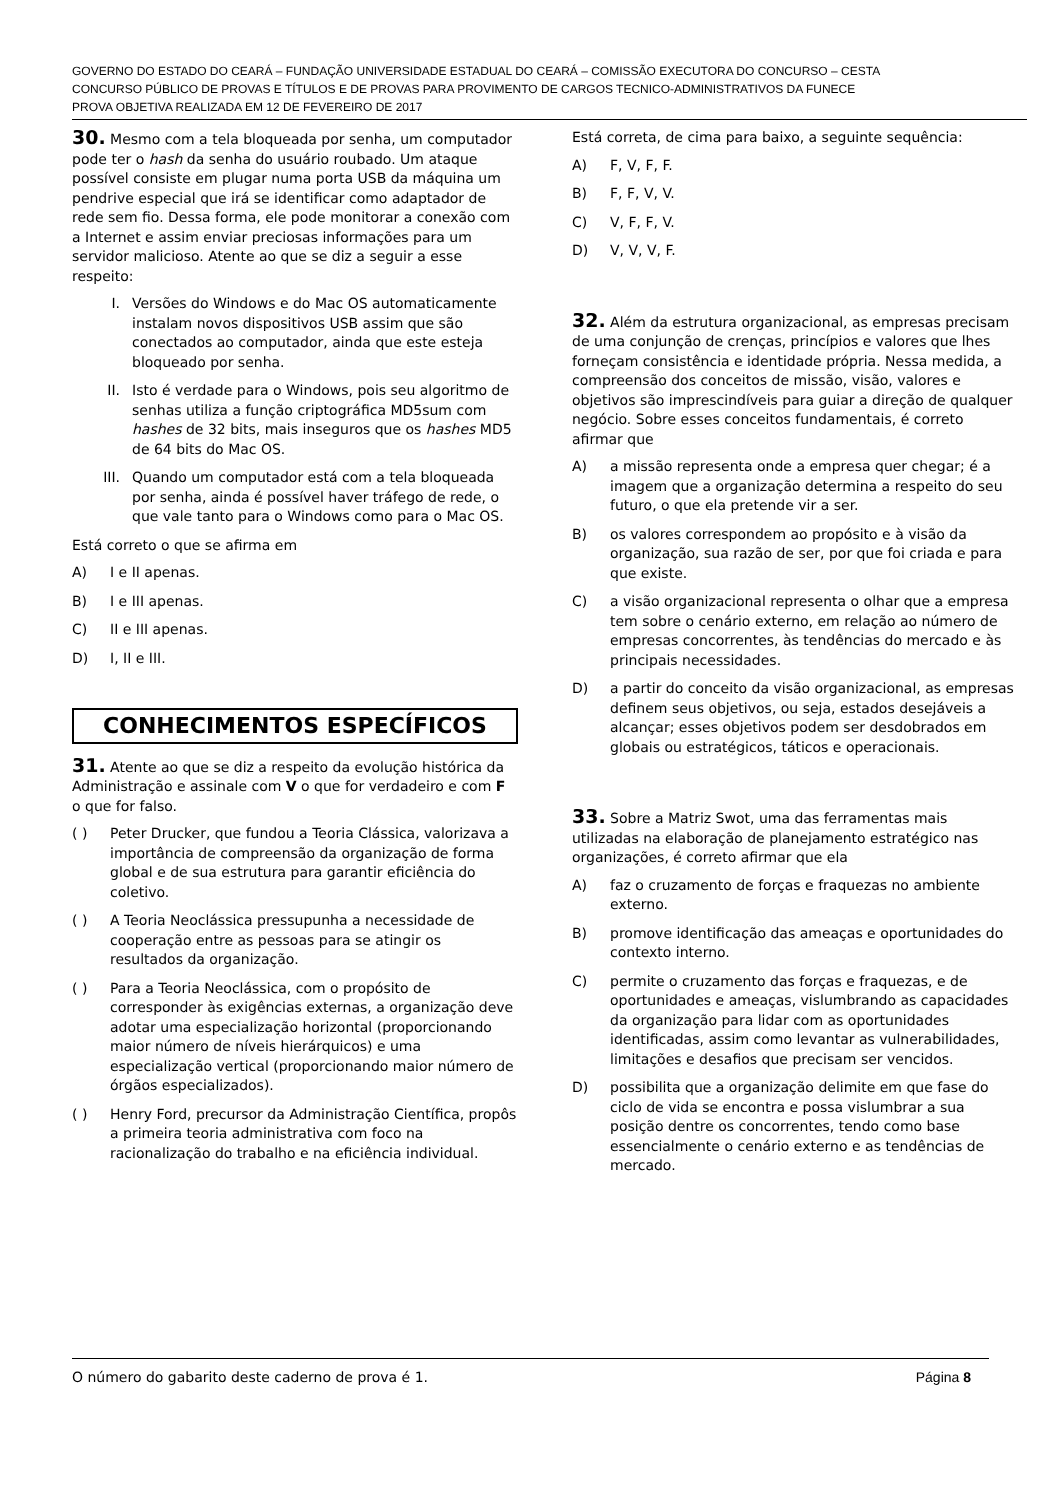GOVERNO DO ESTADO DO CEARÁ – FUNDAÇÃO UNIVERSIDADE ESTADUAL DO CEARÁ – COMISSÃO EXECUTORA DO CONCURSO – CESTA
CONCURSO PÚBLICO DE PROVAS E TÍTULOS E DE PROVAS PARA PROVIMENTO DE CARGOS TECNICO-ADMINISTRATIVOS DA FUNECE
PROVA OBJETIVA REALIZADA EM 12 DE FEVEREIRO DE 2017
30. Mesmo com a tela bloqueada por senha, um computador pode ter o hash da senha do usuário roubado. Um ataque possível consiste em plugar numa porta USB da máquina um pendrive especial que irá se identificar como adaptador de rede sem fio. Dessa forma, ele pode monitorar a conexão com a Internet e assim enviar preciosas informações para um servidor malicioso. Atente ao que se diz a seguir a esse respeito:
I. Versões do Windows e do Mac OS automaticamente instalam novos dispositivos USB assim que são conectados ao computador, ainda que este esteja bloqueado por senha.
II. Isto é verdade para o Windows, pois seu algoritmo de senhas utiliza a função criptográfica MD5sum com hashes de 32 bits, mais inseguros que os hashes MD5 de 64 bits do Mac OS.
III. Quando um computador está com a tela bloqueada por senha, ainda é possível haver tráfego de rede, o que vale tanto para o Windows como para o Mac OS.
Está correto o que se afirma em
A) I e II apenas.
B) I e III apenas.
C) II e III apenas.
D) I, II e III.
CONHECIMENTOS ESPECÍFICOS
31. Atente ao que se diz a respeito da evolução histórica da Administração e assinale com V o que for verdadeiro e com F o que for falso.
( ) Peter Drucker, que fundou a Teoria Clássica, valorizava a importância de compreensão da organização de forma global e de sua estrutura para garantir eficiência do coletivo.
( ) A Teoria Neoclássica pressupunha a necessidade de cooperação entre as pessoas para se atingir os resultados da organização.
( ) Para a Teoria Neoclássica, com o propósito de corresponder às exigências externas, a organização deve adotar uma especialização horizontal (proporcionando maior número de níveis hierárquicos) e uma especialização vertical (proporcionando maior número de órgãos especializados).
( ) Henry Ford, precursor da Administração Científica, propôs a primeira teoria administrativa com foco na racionalização do trabalho e na eficiência individual.
Está correta, de cima para baixo, a seguinte sequência:
A) F, V, F, F.
B) F, F, V, V.
C) V, F, F, V.
D) V, V, V, F.
32. Além da estrutura organizacional, as empresas precisam de uma conjunção de crenças, princípios e valores que lhes forneçam consistência e identidade própria. Nessa medida, a compreensão dos conceitos de missão, visão, valores e objetivos são imprescindíveis para guiar a direção de qualquer negócio. Sobre esses conceitos fundamentais, é correto afirmar que
A) a missão representa onde a empresa quer chegar; é a imagem que a organização determina a respeito do seu futuro, o que ela pretende vir a ser.
B) os valores correspondem ao propósito e à visão da organização, sua razão de ser, por que foi criada e para que existe.
C) a visão organizacional representa o olhar que a empresa tem sobre o cenário externo, em relação ao número de empresas concorrentes, às tendências do mercado e às principais necessidades.
D) a partir do conceito da visão organizacional, as empresas definem seus objetivos, ou seja, estados desejáveis a alcançar; esses objetivos podem ser desdobrados em globais ou estratégicos, táticos e operacionais.
33. Sobre a Matriz Swot, uma das ferramentas mais utilizadas na elaboração de planejamento estratégico nas organizações, é correto afirmar que ela
A) faz o cruzamento de forças e fraquezas no ambiente externo.
B) promove identificação das ameaças e oportunidades do contexto interno.
C) permite o cruzamento das forças e fraquezas, e de oportunidades e ameaças, vislumbrando as capacidades da organização para lidar com as oportunidades identificadas, assim como levantar as vulnerabilidades, limitações e desafios que precisam ser vencidos.
D) possibilita que a organização delimite em que fase do ciclo de vida se encontra e possa vislumbrar a sua posição dentre os concorrentes, tendo como base essencialmente o cenário externo e as tendências de mercado.
O número do gabarito deste caderno de prova é 1. Página 8